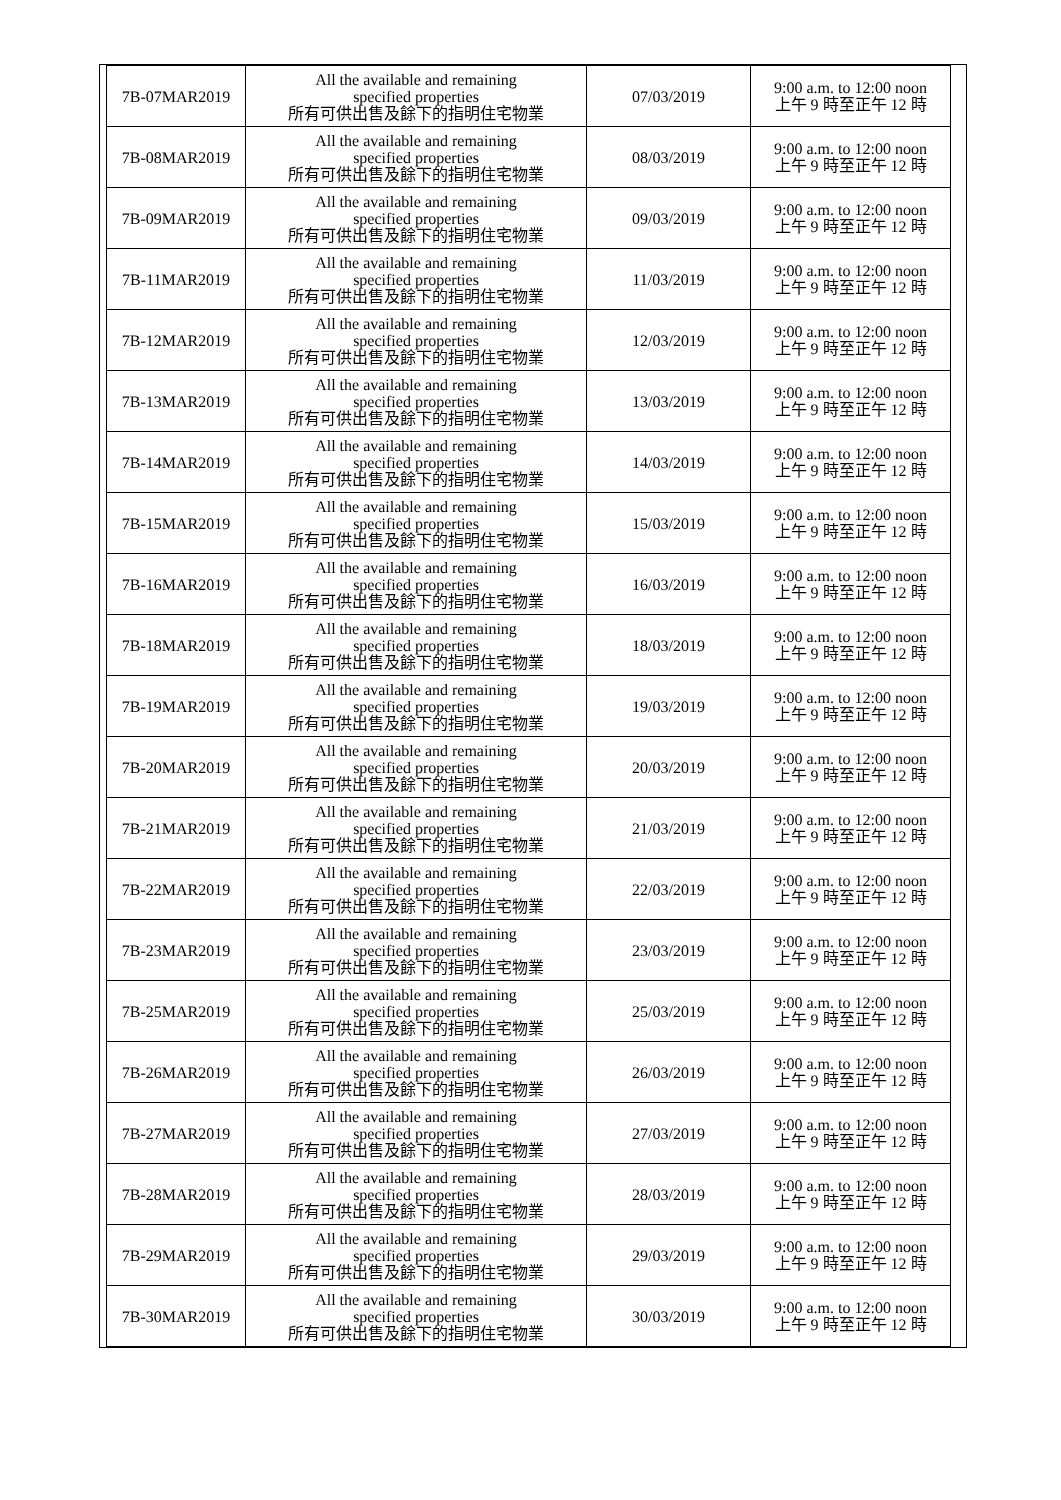| 7B-07MAR2019 | All the available and remaining specified properties 所有可供出售及餘下的指明住宅物業 | 07/03/2019 | 9:00 a.m. to 12:00 noon 上午 9 時至正午 12 時 |
| 7B-08MAR2019 | All the available and remaining specified properties 所有可供出售及餘下的指明住宅物業 | 08/03/2019 | 9:00 a.m. to 12:00 noon 上午 9 時至正午 12 時 |
| 7B-09MAR2019 | All the available and remaining specified properties 所有可供出售及餘下的指明住宅物業 | 09/03/2019 | 9:00 a.m. to 12:00 noon 上午 9 時至正午 12 時 |
| 7B-11MAR2019 | All the available and remaining specified properties 所有可供出售及餘下的指明住宅物業 | 11/03/2019 | 9:00 a.m. to 12:00 noon 上午 9 時至正午 12 時 |
| 7B-12MAR2019 | All the available and remaining specified properties 所有可供出售及餘下的指明住宅物業 | 12/03/2019 | 9:00 a.m. to 12:00 noon 上午 9 時至正午 12 時 |
| 7B-13MAR2019 | All the available and remaining specified properties 所有可供出售及餘下的指明住宅物業 | 13/03/2019 | 9:00 a.m. to 12:00 noon 上午 9 時至正午 12 時 |
| 7B-14MAR2019 | All the available and remaining specified properties 所有可供出售及餘下的指明住宅物業 | 14/03/2019 | 9:00 a.m. to 12:00 noon 上午 9 時至正午 12 時 |
| 7B-15MAR2019 | All the available and remaining specified properties 所有可供出售及餘下的指明住宅物業 | 15/03/2019 | 9:00 a.m. to 12:00 noon 上午 9 時至正午 12 時 |
| 7B-16MAR2019 | All the available and remaining specified properties 所有可供出售及餘下的指明住宅物業 | 16/03/2019 | 9:00 a.m. to 12:00 noon 上午 9 時至正午 12 時 |
| 7B-18MAR2019 | All the available and remaining specified properties 所有可供出售及餘下的指明住宅物業 | 18/03/2019 | 9:00 a.m. to 12:00 noon 上午 9 時至正午 12 時 |
| 7B-19MAR2019 | All the available and remaining specified properties 所有可供出售及餘下的指明住宅物業 | 19/03/2019 | 9:00 a.m. to 12:00 noon 上午 9 時至正午 12 時 |
| 7B-20MAR2019 | All the available and remaining specified properties 所有可供出售及餘下的指明住宅物業 | 20/03/2019 | 9:00 a.m. to 12:00 noon 上午 9 時至正午 12 時 |
| 7B-21MAR2019 | All the available and remaining specified properties 所有可供出售及餘下的指明住宅物業 | 21/03/2019 | 9:00 a.m. to 12:00 noon 上午 9 時至正午 12 時 |
| 7B-22MAR2019 | All the available and remaining specified properties 所有可供出售及餘下的指明住宅物業 | 22/03/2019 | 9:00 a.m. to 12:00 noon 上午 9 時至正午 12 時 |
| 7B-23MAR2019 | All the available and remaining specified properties 所有可供出售及餘下的指明住宅物業 | 23/03/2019 | 9:00 a.m. to 12:00 noon 上午 9 時至正午 12 時 |
| 7B-25MAR2019 | All the available and remaining specified properties 所有可供出售及餘下的指明住宅物業 | 25/03/2019 | 9:00 a.m. to 12:00 noon 上午 9 時至正午 12 時 |
| 7B-26MAR2019 | All the available and remaining specified properties 所有可供出售及餘下的指明住宅物業 | 26/03/2019 | 9:00 a.m. to 12:00 noon 上午 9 時至正午 12 時 |
| 7B-27MAR2019 | All the available and remaining specified properties 所有可供出售及餘下的指明住宅物業 | 27/03/2019 | 9:00 a.m. to 12:00 noon 上午 9 時至正午 12 時 |
| 7B-28MAR2019 | All the available and remaining specified properties 所有可供出售及餘下的指明住宅物業 | 28/03/2019 | 9:00 a.m. to 12:00 noon 上午 9 時至正午 12 時 |
| 7B-29MAR2019 | All the available and remaining specified properties 所有可供出售及餘下的指明住宅物業 | 29/03/2019 | 9:00 a.m. to 12:00 noon 上午 9 時至正午 12 時 |
| 7B-30MAR2019 | All the available and remaining specified properties 所有可供出售及餘下的指明住宅物業 | 30/03/2019 | 9:00 a.m. to 12:00 noon 上午 9 時至正午 12 時 |